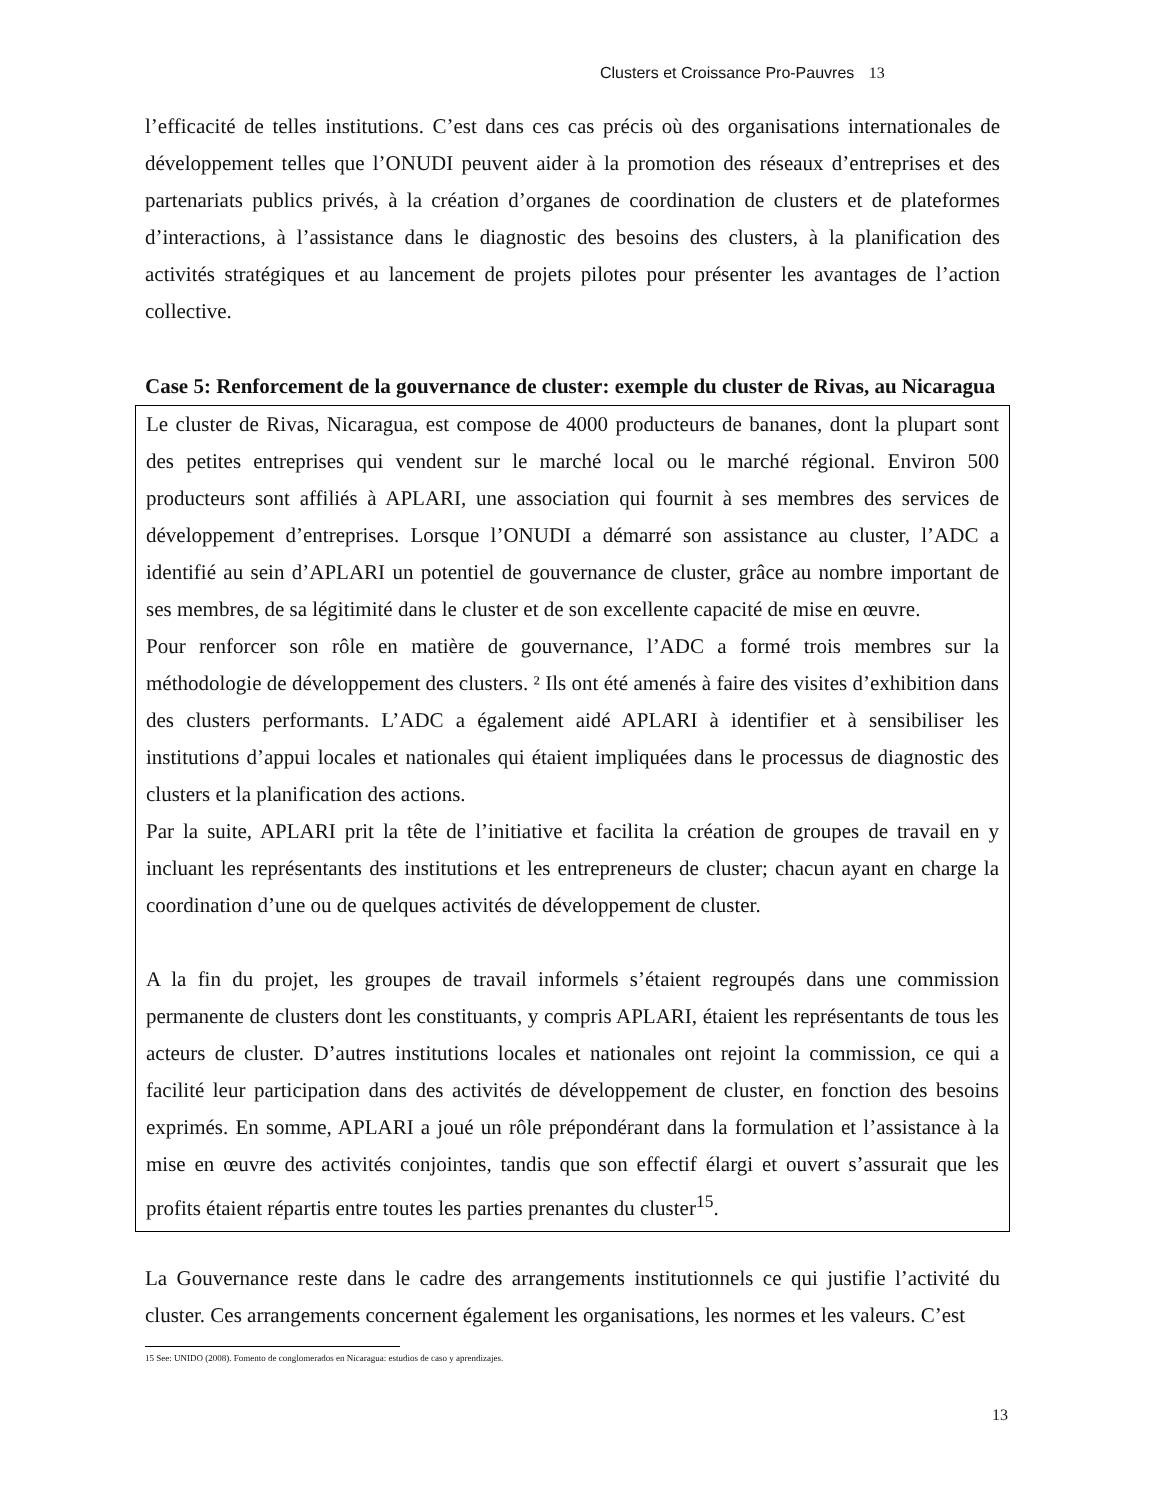Clusters et Croissance Pro-Pauvres 13
l’efficacité de telles institutions. C’est dans ces cas précis où des organisations internationales de développement telles que l’ONUDI peuvent aider à la promotion des réseaux d’entreprises et des partenariats publics privés, à la création d’organes de coordination de clusters et de plateformes d’interactions, à l’assistance dans le diagnostic des besoins des clusters, à la planification des activités stratégiques et au lancement de projets pilotes pour présenter les avantages de l’action collective.
Case 5: Renforcement de la gouvernance de cluster: exemple du cluster de Rivas, au Nicaragua
Le cluster de Rivas, Nicaragua, est compose de 4000 producteurs de bananes, dont la plupart sont des petites entreprises qui vendent sur le marché local ou le marché régional. Environ 500 producteurs sont affiliés à APLARI, une association qui fournit à ses membres des services de développement d’entreprises. Lorsque l’ONUDI a démarré son assistance au cluster, l’ADC a identifié au sein d’APLARI un potentiel de gouvernance de cluster, grâce au nombre important de ses membres, de sa légitimité dans le cluster et de son excellente capacité de mise en œuvre.
Pour renforcer son rôle en matière de gouvernance, l’ADC a formé trois membres sur la méthodologie de développement des clusters. ² Ils ont été amenés à faire des visites d’exhibition dans des clusters performants. L’ADC a également aidé APLARI à identifier et à sensibiliser les institutions d’appui locales et nationales qui étaient impliquées dans le processus de diagnostic des clusters et la planification des actions.
Par la suite, APLARI prit la tête de l’initiative et facilita la création de groupes de travail en y incluant les représentants des institutions et les entrepreneurs de cluster; chacun ayant en charge la coordination d’une ou de quelques activités de développement de cluster.
A la fin du projet, les groupes de travail informels s’étaient regroupés dans une commission permanente de clusters dont les constituants, y compris APLARI, étaient les représentants de tous les acteurs de cluster. D’autres institutions locales et nationales ont rejoint la commission, ce qui a facilité leur participation dans des activités de développement de cluster, en fonction des besoins exprimés. En somme, APLARI a joué un rôle prépondérant dans la formulation et l’assistance à la mise en œuvre des activités conjointes, tandis que son effectif élargi et ouvert s’assurait que les profits étaient répartis entre toutes les parties prenantes du cluster<sup>15</sup>.
La Gouvernance reste dans le cadre des arrangements institutionnels ce qui justifie l’activité du cluster. Ces arrangements concernent également les organisations, les normes et les valeurs. C’est
15 See: UNIDO (2008). Fomento de conglomerados en Nicaragua: estudios de caso y aprendizajes.
13